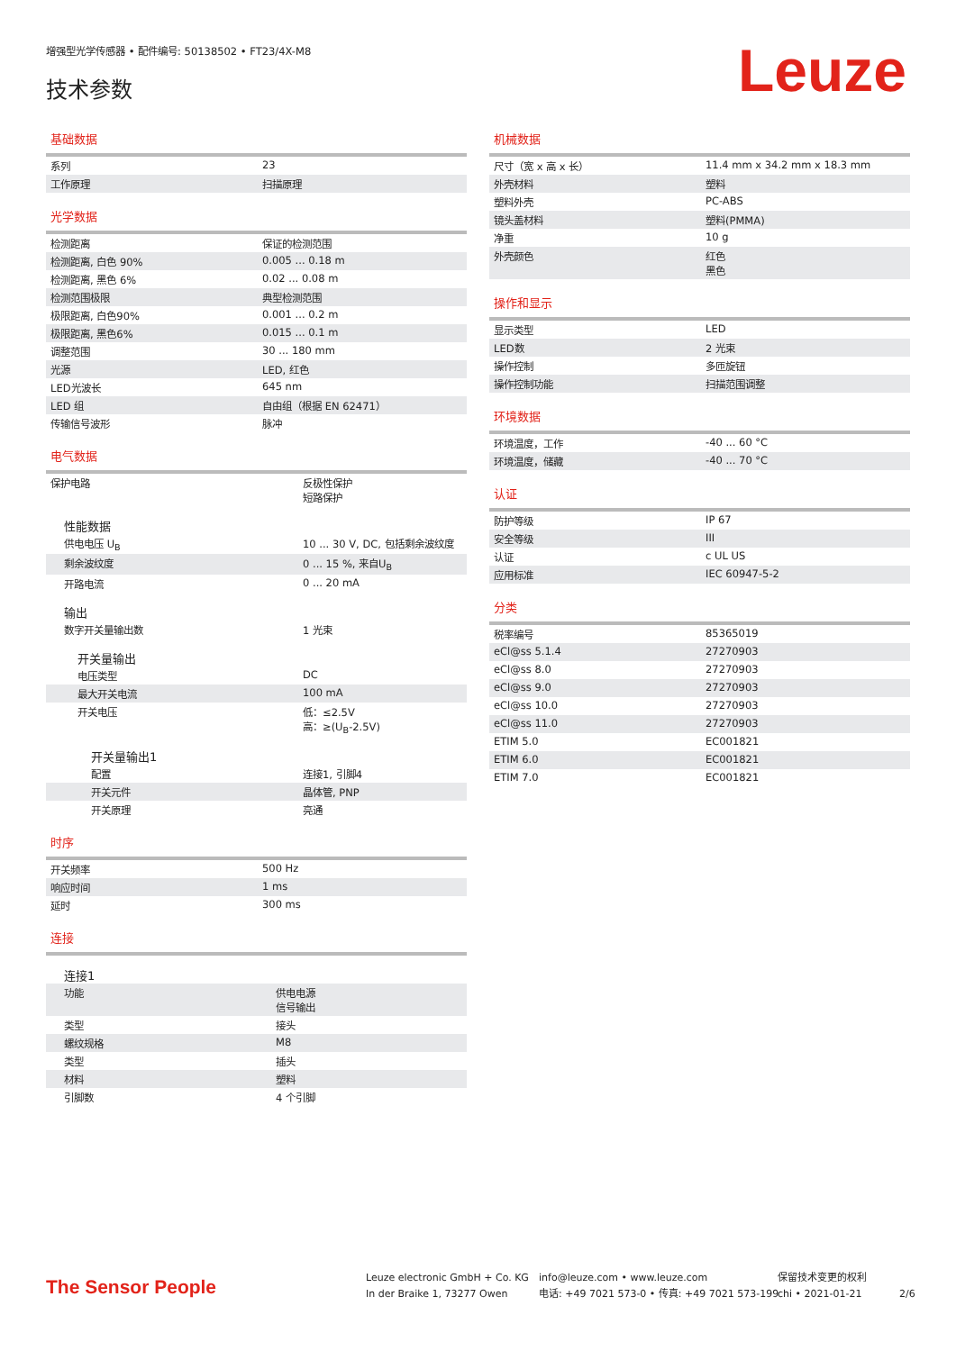增强型光学传感器 • 配件编号: 50138502 • FT23/4X-M8
技术参数 Leuze
基础数据
| 系列 | 23 |
| 工作原理 | 扫描原理 |
光学数据
| 检测距离 | 保证的检测范围 |
| 检测距离, 白色 90% | 0.005 ... 0.18 m |
| 检测距离, 黑色 6% | 0.02 ... 0.08 m |
| 检测范围极限 | 典型检测范围 |
| 极限距离, 白色90% | 0.001 ... 0.2 m |
| 极限距离, 黑色6% | 0.015 ... 0.1 m |
| 调整范围 | 30 ... 180 mm |
| 光源 | LED, 红色 |
| LED光波长 | 645 nm |
| LED 组 | 自由组（根据 EN 62471） |
| 传输信号波形 | 脉冲 |
电气数据
| 保护电路 | 反极性保护 短路保护 |
| 性能数据 | |
| 供电电压 U<sub>B</sub> | 10 ... 30 V, DC, 包括剩余波纹度 |
| 剩余波纹度 | 0 ... 15 %, 来自U<sub>B</sub> |
| 开路电流 | 0 ... 20 mA |
| 输出 | |
| 数字开关量输出数 | 1 光束 |
| 开关量输出 | |
| 电压类型 | DC |
| 最大开关电流 | 100 mA |
| 开关电压 | 低：≤2.5V 高：≥(U<sub>B</sub>-2.5V) |
| 开关量输出1 | |
| 配置 | 连接1, 引脚4 |
| 开关元件 | 晶体管, PNP |
| 开关原理 | 亮通 |
时序
| 开关频率 | 500 Hz |
| 响应时间 | 1 ms |
| 延时 | 300 ms |
连接
| 连接1 | |
| 功能 | 供电电源 信号输出 |
| 类型 | 接头 |
| 螺纹规格 | M8 |
| 类型 | 插头 |
| 材料 | 塑料 |
| 引脚数 | 4 个引脚 |
机械数据
| 尺寸（宽 x 高 x 长） | 11.4 mm x 34.2 mm x 18.3 mm |
| 外壳材料 | 塑料 |
| 塑料外壳 | PC-ABS |
| 镜头盖材料 | 塑料(PMMA) |
| 净重 | 10 g |
| 外壳颜色 | 红色 黑色 |
操作和显示
| 显示类型 | LED |
| LED数 | 2 光束 |
| 操作控制 | 多匝旋钮 |
| 操作控制功能 | 扫描范围调整 |
环境数据
| 环境温度，工作 | -40 ... 60 °C |
| 环境温度，储藏 | -40 ... 70 °C |
认证
| 防护等级 | IP 67 |
| 安全等级 | III |
| 认证 | c UL US |
| 应用标准 | IEC 60947-5-2 |
分类
| 税率编号 | 85365019 |
| eCl@ss 5.1.4 | 27270903 |
| eCl@ss 8.0 | 27270903 |
| eCl@ss 9.0 | 27270903 |
| eCl@ss 10.0 | 27270903 |
| eCl@ss 11.0 | 27270903 |
| ETIM 5.0 | EC001821 |
| ETIM 6.0 | EC001821 |
| ETIM 7.0 | EC001821 |
The Sensor People
Leuze electronic GmbH + Co. KG
In der Braike 1, 73277 Owen
info@leuze.com • www.leuze.com
电话: +49 7021 573-0 • 传真: +49 7021 573-199
保留技术变更的权利
chi • 2021-01-21
2/6